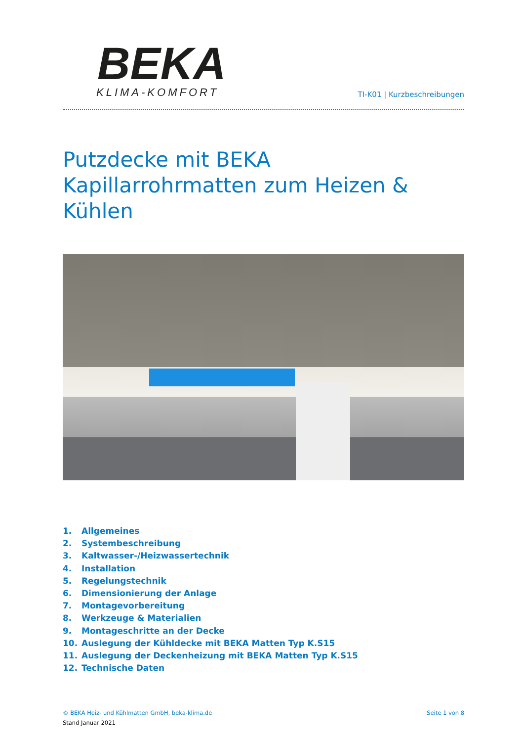BEKA
KLIMA-KOMFORT
TI-K01 | Kurzbeschreibungen
Putzdecke mit BEKA Kapillarrohrmatten zum Heizen & Kühlen
1. Allgemeines
2. Systembeschreibung
3. Kaltwasser-/Heizwassertechnik
4. Installation
5. Regelungstechnik
6. Dimensionierung der Anlage
7. Montagevorbereitung
8. Werkzeuge & Materialien
9. Montageschritte an der Decke
10. Auslegung der Kühldecke mit BEKA Matten Typ K.S15
11. Auslegung der Deckenheizung mit BEKA Matten Typ K.S15
12. Technische Daten
© BEKA Heiz- und Kühlmatten GmbH, beka-klima.de
Seite 1 von 8
Stand Januar 2021